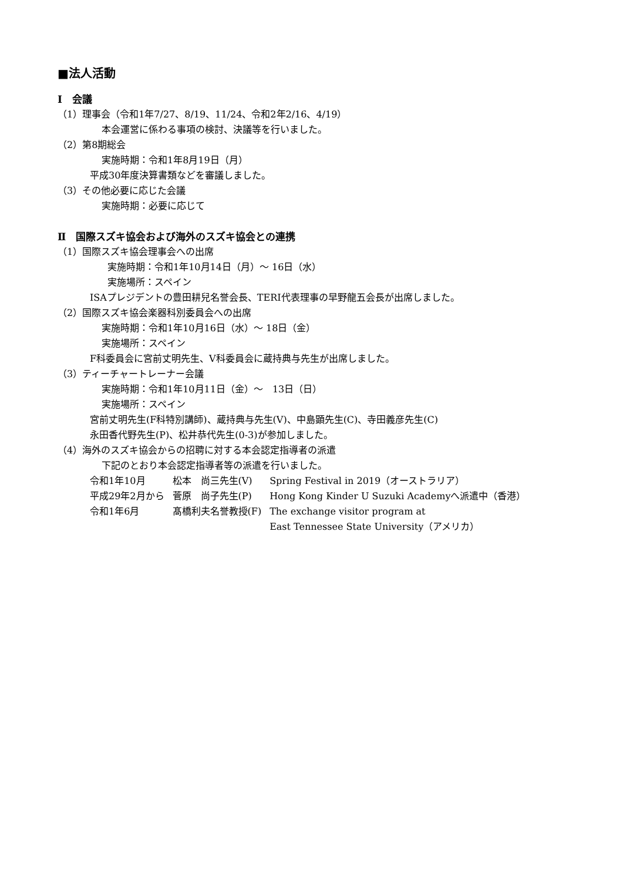■法人活動
Ⅰ　会議
（1）理事会（令和1年7/27、8/19、11/24、令和2年2/16、4/19）
本会運営に係わる事項の検討、決議等を行いました。
（2）第8期総会
実施時期：令和1年8月19日（月）
平成30年度決算書類などを審議しました。
（3）その他必要に応じた会議
実施時期：必要に応じて
Ⅱ　国際スズキ協会および海外のスズキ協会との連携
（1）国際スズキ協会理事会への出席
実施時期：令和1年10月14日（月）～ 16日（水）
実施場所：スペイン
ISAプレジデントの豊田耕兒名誉会長、TERI代表理事の早野龍五会長が出席しました。
（2）国際スズキ協会楽器科別委員会への出席
実施時期：令和1年10月16日（水）～ 18日（金）
実施場所：スペイン
F科委員会に宮前丈明先生、V科委員会に蔵持典与先生が出席しました。
（3）ティーチャートレーナー会議
実施時期：令和1年10月11日（金）～　13日（日）
実施場所：スペイン
宮前丈明先生(F科特別講師)、蔵持典与先生(V)、中島顕先生(C)、寺田義彦先生(C)
永田香代野先生(P)、松井恭代先生(0-3)が参加しました。
（4）海外のスズキ協会からの招聘に対する本会認定指導者の派遣
下記のとおり本会認定指導者等の派遣を行いました。
| 令和1年10月 | 松本 尚三先生(V) | Spring Festival in 2019（オーストラリア） |
| 平成29年2月から | 菅原 尚子先生(P) | Hong Kong Kinder U Suzuki Academyへ派遣中（香港） |
| 令和1年6月 | 髙橋利夫名誉教授(F) | The exchange visitor program at East Tennessee State University（アメリカ） |